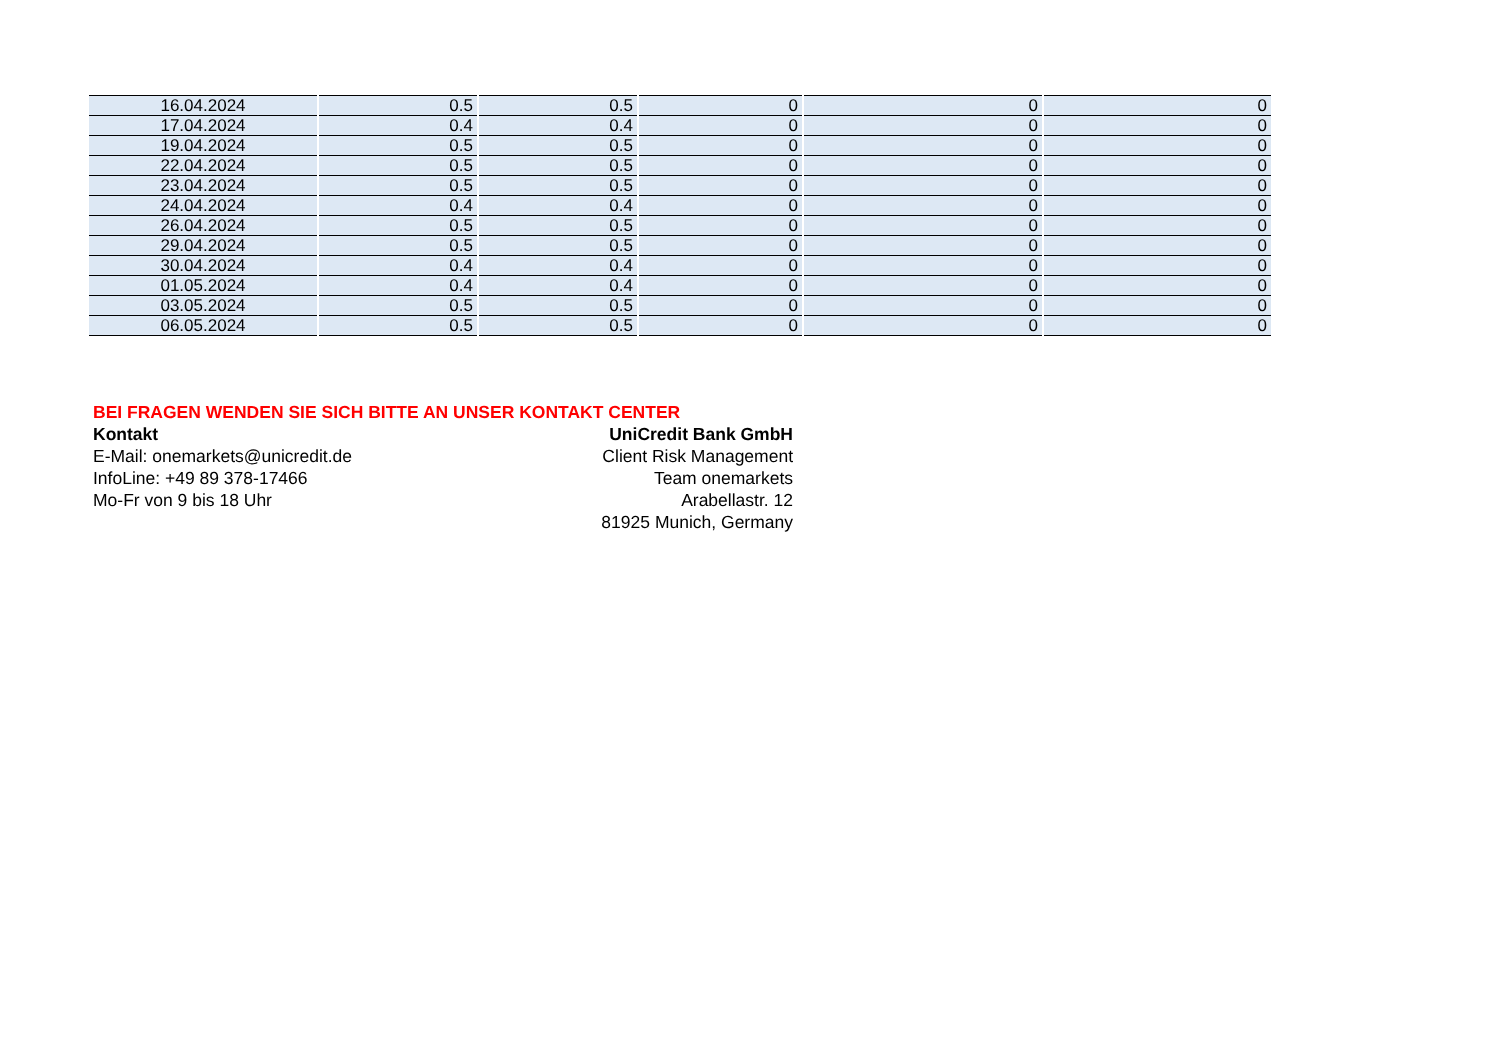| 16.04.2024 | 0.5 | 0.5 | 0 | 0 | 0 |
| 17.04.2024 | 0.4 | 0.4 | 0 | 0 | 0 |
| 19.04.2024 | 0.5 | 0.5 | 0 | 0 | 0 |
| 22.04.2024 | 0.5 | 0.5 | 0 | 0 | 0 |
| 23.04.2024 | 0.5 | 0.5 | 0 | 0 | 0 |
| 24.04.2024 | 0.4 | 0.4 | 0 | 0 | 0 |
| 26.04.2024 | 0.5 | 0.5 | 0 | 0 | 0 |
| 29.04.2024 | 0.5 | 0.5 | 0 | 0 | 0 |
| 30.04.2024 | 0.4 | 0.4 | 0 | 0 | 0 |
| 01.05.2024 | 0.4 | 0.4 | 0 | 0 | 0 |
| 03.05.2024 | 0.5 | 0.5 | 0 | 0 | 0 |
| 06.05.2024 | 0.5 | 0.5 | 0 | 0 | 0 |
BEI FRAGEN WENDEN SIE SICH BITTE AN UNSER KONTAKT CENTER
Kontakt
E-Mail: onemarkets@unicredit.de
InfoLine: +49 89 378-17466
Mo-Fr von 9 bis 18 Uhr
UniCredit Bank GmbH
Client Risk Management
Team onemarkets
Arabellastr. 12
81925 Munich, Germany